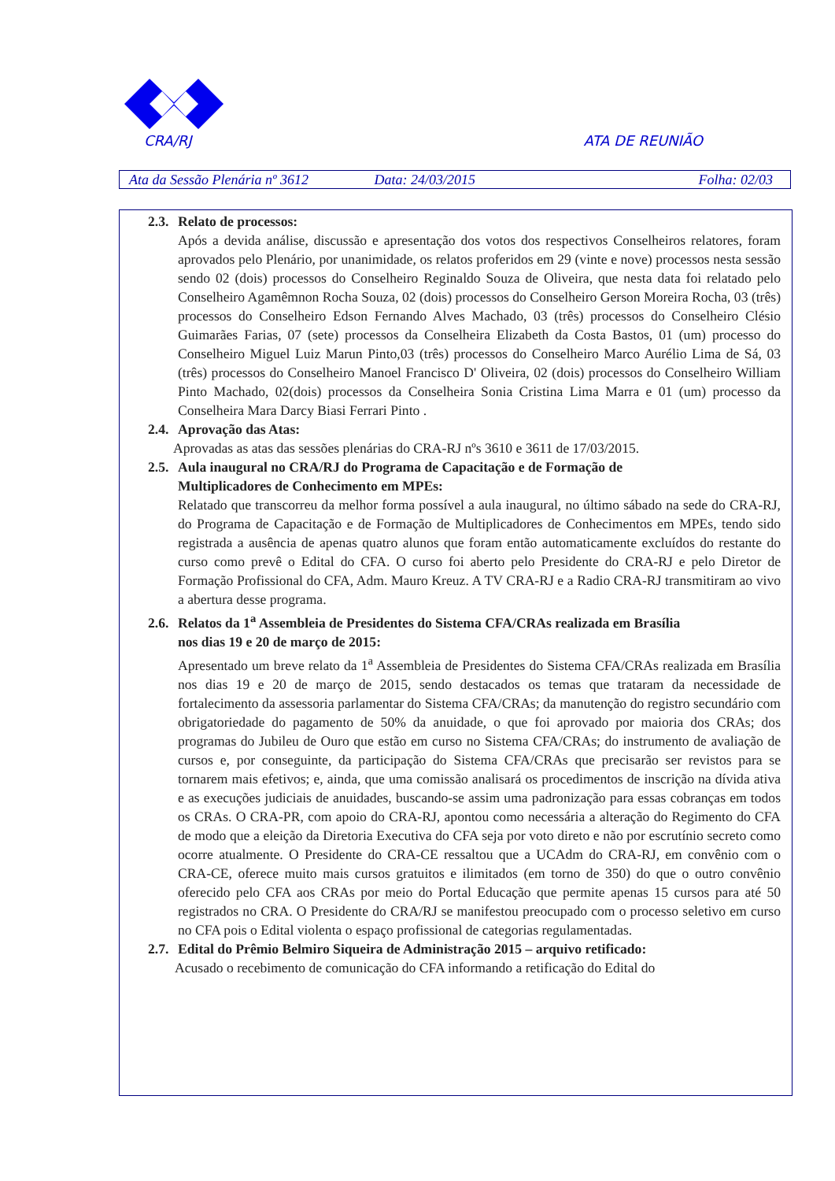CRA/RJ ATA DE REUNIÃO
Ata da Sessão Plenária nº 3612 Data: 24/03/2015 Folha: 02/03
2.3. Relato de processos:
Após a devida análise, discussão e apresentação dos votos dos respectivos Conselheiros relatores, foram aprovados pelo Plenário, por unanimidade, os relatos proferidos em 29 (vinte e nove) processos nesta sessão sendo 02 (dois) processos do Conselheiro Reginaldo Souza de Oliveira, que nesta data foi relatado pelo Conselheiro Agamêmnon Rocha Souza, 02 (dois) processos do Conselheiro Gerson Moreira Rocha, 03 (três) processos do Conselheiro Edson Fernando Alves Machado, 03 (três) processos do Conselheiro Clésio Guimarães Farias, 07 (sete) processos da Conselheira Elizabeth da Costa Bastos, 01 (um) processo do Conselheiro Miguel Luiz Marun Pinto,03 (três) processos do Conselheiro Marco Aurélio Lima de Sá, 03 (três) processos do Conselheiro Manoel Francisco D' Oliveira, 02 (dois) processos do Conselheiro William Pinto Machado, 02(dois) processos da Conselheira Sonia Cristina Lima Marra e 01 (um) processo da Conselheira Mara Darcy Biasi Ferrari Pinto .
2.4. Aprovação das Atas:
Aprovadas as atas das sessões plenárias do CRA-RJ nºs 3610 e 3611 de 17/03/2015.
2.5. Aula inaugural no CRA/RJ do Programa de Capacitação e de Formação de
Multiplicadores de Conhecimento em MPEs:
Relatado que transcorreu da melhor forma possível a aula inaugural, no último sábado na sede do CRA-RJ, do Programa de Capacitação e de Formação de Multiplicadores de Conhecimentos em MPEs, tendo sido registrada a ausência de apenas quatro alunos que foram então automaticamente excluídos do restante do curso como prevê o Edital do CFA. O curso foi aberto pelo Presidente do CRA-RJ e pelo Diretor de Formação Profissional do CFA, Adm. Mauro Kreuz. A TV CRA-RJ e a Radio CRA-RJ transmitiram ao vivo a abertura desse programa.
2.6. Relatos da 1<sup>a</sup> Assembleia de Presidentes do Sistema CFA/CRAs realizada em Brasília
nos dias 19 e 20 de março de 2015:
Apresentado um breve relato da 1<sup>a</sup> Assembleia de Presidentes do Sistema CFA/CRAs realizada em Brasília nos dias 19 e 20 de março de 2015, sendo destacados os temas que trataram da necessidade de fortalecimento da assessoria parlamentar do Sistema CFA/CRAs; da manutenção do registro secundário com obrigatoriedade do pagamento de 50% da anuidade, o que foi aprovado por maioria dos CRAs; dos programas do Jubileu de Ouro que estão em curso no Sistema CFA/CRAs; do instrumento de avaliação de cursos e, por conseguinte, da participação do Sistema CFA/CRAs que precisarão ser revistos para se tornarem mais efetivos; e, ainda, que uma comissão analisará os procedimentos de inscrição na dívida ativa e as execuções judiciais de anuidades, buscando-se assim uma padronização para essas cobranças em todos os CRAs. O CRA-PR, com apoio do CRA-RJ, apontou como necessária a alteração do Regimento do CFA de modo que a eleição da Diretoria Executiva do CFA seja por voto direto e não por escrutínio secreto como ocorre atualmente. O Presidente do CRA-CE ressaltou que a UCAdm do CRA-RJ, em convênio com o CRA-CE, oferece muito mais cursos gratuitos e ilimitados (em torno de 350) do que o outro convênio oferecido pelo CFA aos CRAs por meio do Portal Educação que permite apenas 15 cursos para até 50 registrados no CRA. O Presidente do CRA/RJ se manifestou preocupado com o processo seletivo em curso no CFA pois o Edital violenta o espaço profissional de categorias regulamentadas.
2.7. Edital do Prêmio Belmiro Siqueira de Administração 2015 – arquivo retificado:
Acusado o recebimento de comunicação do CFA informando a retificação do Edital do